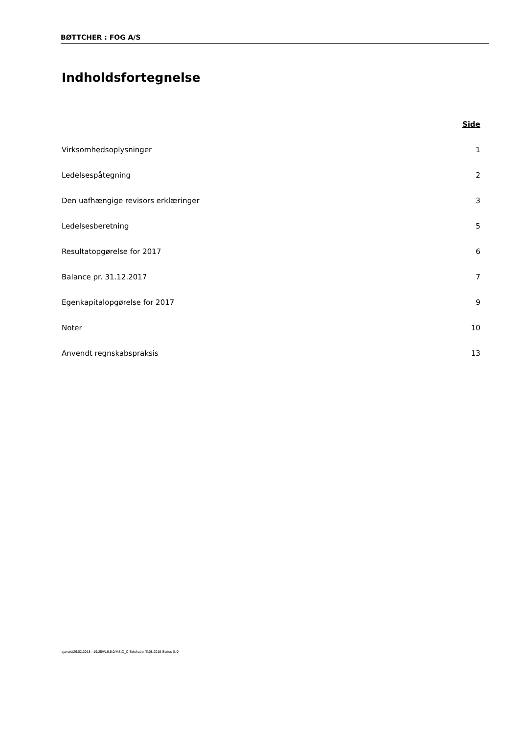BØTTCHER : FOG A/S
Indholdsfortegnelse
Side
Virksomhedsoplysninger 1
Ledelsespåtegning 2
Den uafhængige revisors erklæringer 3
Ledelsesberetning 5
Resultatopgørelse for 2017 6
Balance pr. 31.12.2017 7
Egenkapitalopgørelse for 2017 9
Noter 10
Anvendt regnskabspraksis 13
sjavaid/26.02.2018 - 19:25/W.6.5.0/MStC_C Selskaber/E.08.2018 Status II: 0